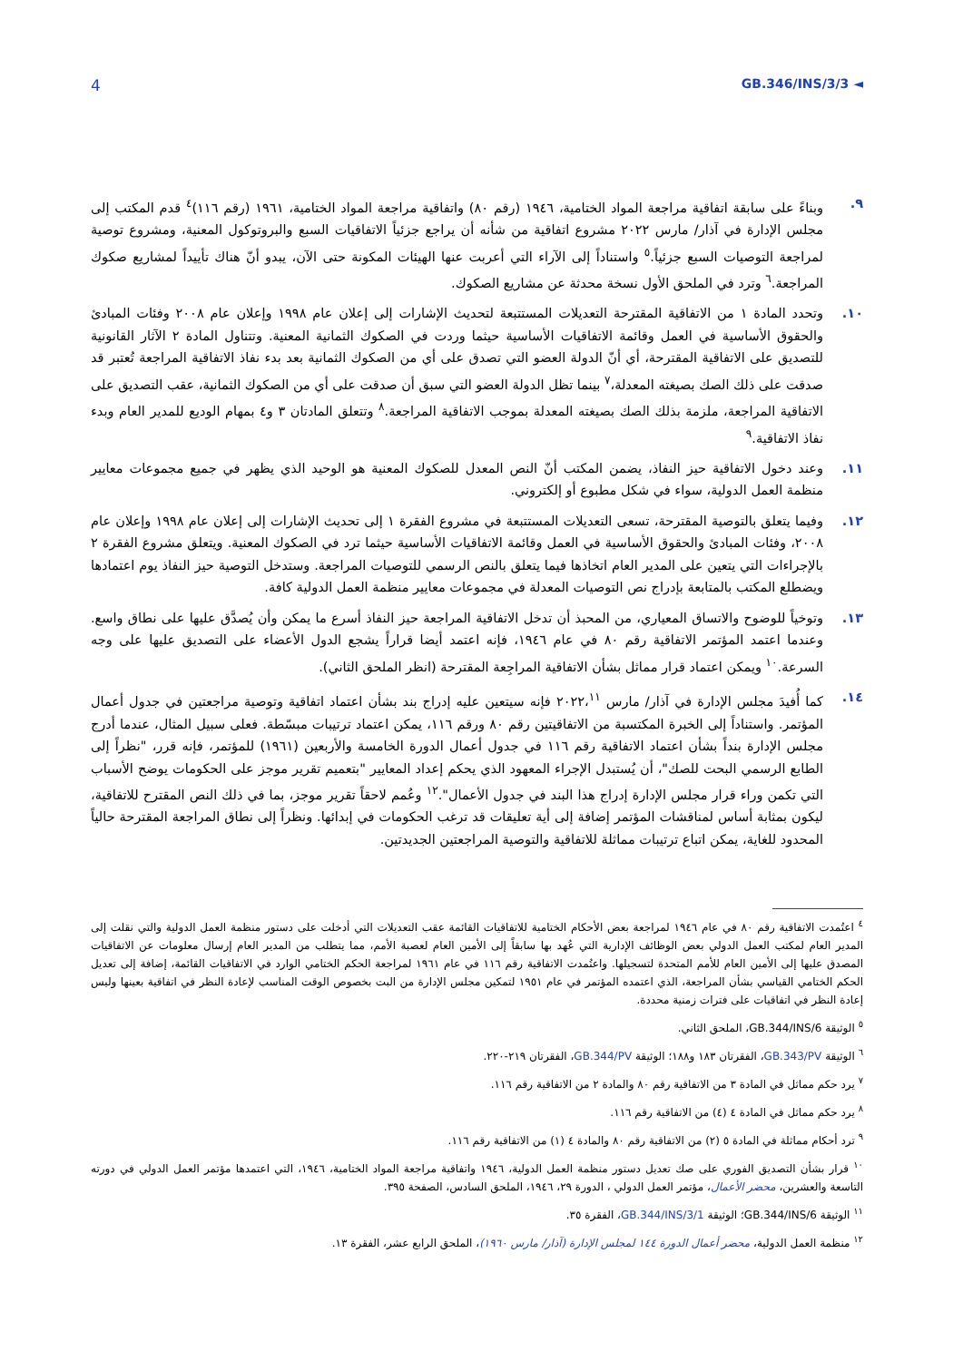4 GB.346/INS/3/3 ◄
٩. وبناءً على سابقة اتفاقية مراجعة المواد الختامية، ١٩٤٦ (رقم ٨٠) واتفاقية مراجعة المواد الختامية، ١٩٦١ (رقم ١١٦)<sup>٤</sup> قدم المكتب إلى مجلس الإدارة في آذار/ مارس ٢٠٢٢ مشروع اتفاقية من شأنه أن يراجع جزئياً الاتفاقيات السبع والبروتوكول المعنية، ومشروع توصية لمراجعة التوصيات السبع جزئياً.<sup>٥</sup> واستناداً إلى الآراء التي أعربت عنها الهيئات المكونة حتى الآن، يبدو أنّ هناك تأييداً لمشاريع صكوك المراجعة.<sup>٦</sup> وترد في الملحق الأول نسخة محدثة عن مشاريع الصكوك.
١٠. وتحدد المادة ١ من الاتفاقية المقترحة التعديلات المستتبعة لتحديث الإشارات إلى إعلان عام ١٩٩٨ وإعلان عام ٢٠٠٨ وفئات المبادئ والحقوق الأساسية في العمل وقائمة الاتفاقيات الأساسية حيثما وردت في الصكوك الثمانية المعنية. وتتناول المادة ٢ الآثار القانونية للتصديق على الاتفاقية المقترحة، أي أنّ الدولة العضو التي تصدق على أي من الصكوك الثمانية بعد بدء نفاذ الاتفاقية المراجعة تُعتبر قد صدقت على ذلك الصك بصيغته المعدلة،<sup>٧</sup> بينما تظل الدولة العضو التي سبق أن صدقت على أي من الصكوك الثمانية، عقب التصديق على الاتفاقية المراجعة، ملزمة بذلك الصك بصيغته المعدلة بموجب الاتفاقية المراجعة.<sup>٨</sup> وتتعلق المادتان ٣ و٤ بمهام الوديع للمدير العام وبدء نفاذ الاتفاقية.<sup>٩</sup>
١١. وعند دخول الاتفاقية حيز النفاذ، يضمن المكتب أنّ النص المعدل للصكوك المعنية هو الوحيد الذي يظهر في جميع مجموعات معايير منظمة العمل الدولية، سواء في شكل مطبوع أو إلكتروني.
١٢. وفيما يتعلق بالتوصية المقترحة، تسعى التعديلات المستتبعة في مشروع الفقرة ١ إلى تحديث الإشارات إلى إعلان عام ١٩٩٨ وإعلان عام ٢٠٠٨، وفئات المبادئ والحقوق الأساسية في العمل وقائمة الاتفاقيات الأساسية حيثما ترد في الصكوك المعنية. ويتعلق مشروع الفقرة ٢ بالإجراءات التي يتعين على المدير العام اتخاذها فيما يتعلق بالنص الرسمي للتوصيات المراجعة. وستدخل التوصية حيز النفاذ يوم اعتمادها ويضطلع المكتب بالمتابعة بإدراج نص التوصيات المعدلة في مجموعات معايير منظمة العمل الدولية كافة.
١٣. وتوخياً للوضوح والاتساق المعياري، من المحبذ أن تدخل الاتفاقية المراجعة حيز النفاذ أسرع ما يمكن وأن يُصدَّق عليها على نطاق واسع. وعندما اعتمد المؤتمر الاتفاقية رقم ٨٠ في عام ١٩٤٦، فإنه اعتمد أيضا قراراً يشجع الدول الأعضاء على التصديق عليها على وجه السرعة.<sup>١٠</sup> ويمكن اعتماد قرار مماثل بشأن الاتفاقية المراجِعة المقترحة (انظر الملحق الثاني).
١٤. كما أُفيدَ مجلس الإدارة في آذار/ مارس ٢٠٢٢،<sup>١١</sup> فإنه سيتعين عليه إدراج بند بشأن اعتماد اتفاقية وتوصية مراجعتين في جدول أعمال المؤتمر. واستناداً إلى الخبرة المكتسبة من الاتفاقيتين رقم ٨٠ ورقم ١١٦، يمكن اعتماد ترتيبات مبسّطة. فعلى سبيل المثال، عندما أدرج مجلس الإدارة بنداً بشأن اعتماد الاتفاقية رقم ١١٦ في جدول أعمال الدورة الخامسة والأربعين (١٩٦١) للمؤتمر، فإنه قرر، "نظراً إلى الطابع الرسمي البحت للصك"، أن يُستبدل الإجراء المعهود الذي يحكم إعداد المعايير "بتعميم تقرير موجز على الحكومات يوضح الأسباب التي تكمن وراء قرار مجلس الإدارة إدراج هذا البند في جدول الأعمال".<sup>١٢</sup> وعُمم لاحقاً تقرير موجز، بما في ذلك النص المقترح للاتفاقية، ليكون بمثابة أساس لمناقشات المؤتمر إضافة إلى أية تعليقات قد ترغب الحكومات في إبدائها. ونظراً إلى نطاق المراجعة المقترحة حالياً المحدود للغاية، يمكن اتباع ترتيبات مماثلة للاتفاقية والتوصية المراجعتين الجديدتين.
<sup>٤</sup> اعتُمدت الاتفاقية رقم ٨٠ في عام ١٩٤٦ لمراجعة بعض الأحكام الختامية للاتفاقيات القائمة عقب التعديلات التي أدخلت على دستور منظمة العمل الدولية والتي نقلت إلى المدير العام لمكتب العمل الدولي بعض الوظائف الإدارية التي عُهد بها سابقاً إلى الأمين العام لعصبة الأمم، مما يتطلب من المدير العام إرسال معلومات عن الاتفاقيات المصدق عليها إلى الأمين العام للأمم المتحدة لتسجيلها. واعتُمدت الاتفاقية رقم ١١٦ في عام ١٩٦١ لمراجعة الحكم الختامي الوارد في الاتفاقيات القائمة، إضافة إلى تعديل الحكم الختامي القياسي بشأن المراجعة، الذي اعتمده المؤتمر في عام ١٩٥١ لتمكين مجلس الإدارة من البت بخصوص الوقت المناسب لإعادة النظر في اتفاقية بعينها وليس إعادة النظر في اتفاقيات على فترات زمنية محددة.
<sup>٥</sup> الوثيقة GB.344/INS/6، الملحق الثاني.
<sup>٦</sup> الوثيقة GB.343/PV، الفقرتان ١٨٣ و١٨٨؛ الوثيقة GB.344/PV، الفقرتان ٢١٩-٢٢٠.
<sup>٧</sup> يرد حكم مماثل في المادة ٣ من الاتفاقية رقم ٨٠ والمادة ٢ من الاتفاقية رقم ١١٦.
<sup>٨</sup> يرد حكم مماثل في المادة ٤ (٤) من الاتفاقية رقم ١١٦.
<sup>٩</sup> ترد أحكام مماثلة في المادة ٥ (٢) من الاتفاقية رقم ٨٠ والمادة ٤ (١) من الاتفاقية رقم ١١٦.
<sup>١٠</sup> قرار بشأن التصديق الفوري على صك تعديل دستور منظمة العمل الدولية، ١٩٤٦ واتفاقية مراجعة المواد الختامية، ١٩٤٦، التي اعتمدها مؤتمر العمل الدولي في دورته التاسعة والعشرين، محضر الأعمال، مؤتمر العمل الدولي ، الدورة ٢٩، ١٩٤٦، الملحق السادس، الصفحة ٣٩٥.
<sup>١١</sup> الوثيقة GB.344/INS/6؛ الوثيقة GB.344/INS/3/1، الفقرة ٣٥.
<sup>١٢</sup> منظمة العمل الدولية، محضر أعمال الدورة ١٤٤ لمجلس الإدارة (آذار/ مارس ١٩٦٠)، الملحق الرابع عشر، الفقرة ١٣.